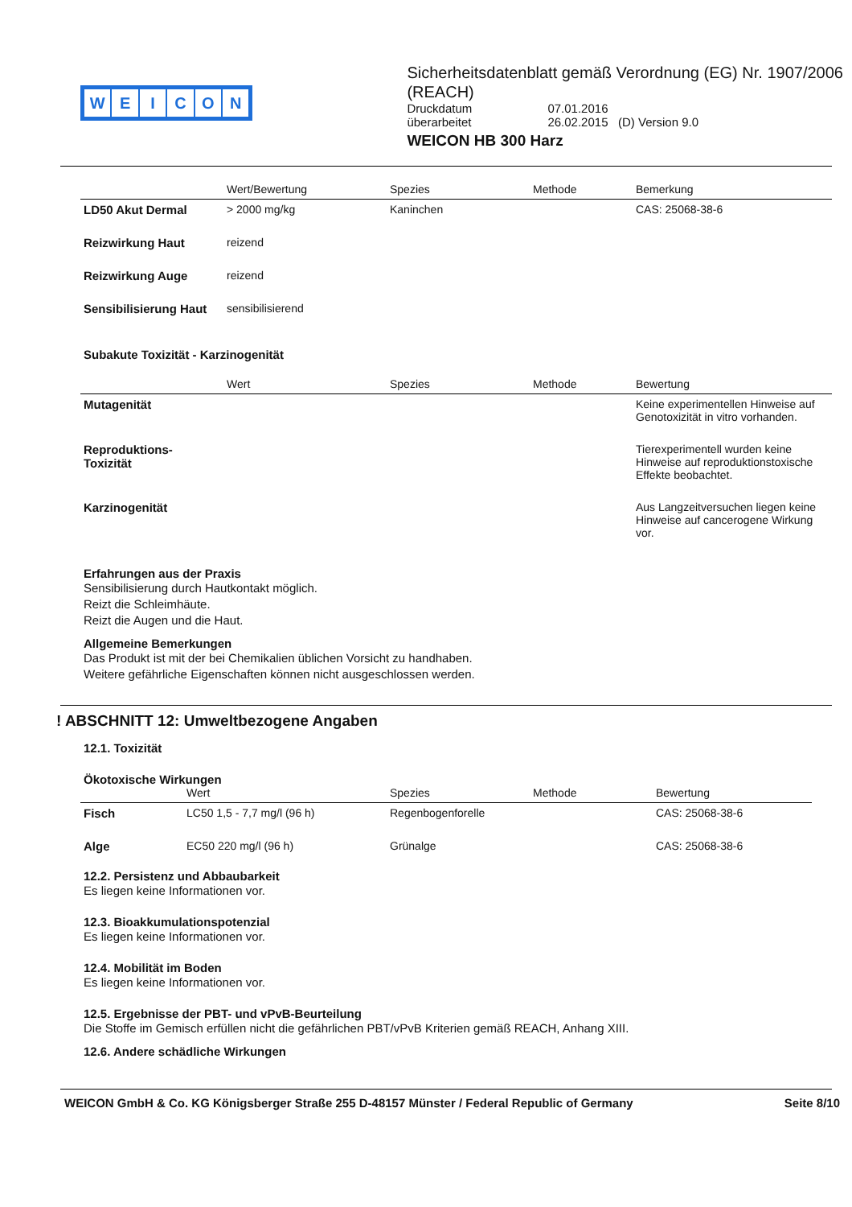WEICON
Sicherheitsdatenblatt gemäß Verordnung (EG) Nr. 1907/2006 (REACH)
| Druckdatum | 07.01.2016 |
| überarbeitet | 26.02.2015 (D) Version 9.0 |
WEICON HB 300 Harz
| | Wert/Bewertung | Spezies | Methode | Bemerkung |
| --- | --- | --- | --- | --- |
| LD50 Akut Dermal | > 2000 mg/kg | Kaninchen | | CAS: 25068-38-6 |
| Reizwirkung Haut | reizend | | | |
| Reizwirkung Auge | reizend | | | |
| Sensibilisierung Haut | sensibilisierend | | | |
Subakute Toxizität - Karzinogenität
| | Wert | Spezies | Methode | Bewertung |
| --- | --- | --- | --- | --- |
| Mutagenität | | | | Keine experimentellen Hinweise auf Genotoxizität in vitro vorhanden. |
| Reproduktions- Toxizität | | | | Tierexperimentell wurden keine Hinweise auf reproduktionstoxische Effekte beobachtet. |
| Karzinogenität | | | | Aus Langzeitversuchen liegen keine Hinweise auf cancerogene Wirkung vor. |
Erfahrungen aus der Praxis
Sensibilisierung durch Hautkontakt möglich.
Reizt die Schleimhäute.
Reizt die Augen und die Haut.
Allgemeine Bemerkungen
Das Produkt ist mit der bei Chemikalien üblichen Vorsicht zu handhaben.
Weitere gefährliche Eigenschaften können nicht ausgeschlossen werden.
! ABSCHNITT 12: Umweltbezogene Angaben
12.1. Toxizität
Ökotoxische Wirkungen
| | Wert | Spezies | Methode | Bewertung |
| --- | --- | --- | --- | --- |
| Fisch | LC50 1,5 - 7,7 mg/l (96 h) | Regenbogenforelle | | CAS: 25068-38-6 |
| Alge | EC50 220 mg/l (96 h) | Grünalge | | CAS: 25068-38-6 |
12.2. Persistenz und Abbaubarkeit
Es liegen keine Informationen vor.
12.3. Bioakkumulationspotenzial
Es liegen keine Informationen vor.
12.4. Mobilität im Boden
Es liegen keine Informationen vor.
12.5. Ergebnisse der PBT- und vPvB-Beurteilung
Die Stoffe im Gemisch erfüllen nicht die gefährlichen PBT/vPvB Kriterien gemäß REACH, Anhang XIII.
12.6. Andere schädliche Wirkungen
WEICON GmbH & Co. KG Königsberger Straße 255 D-48157 Münster / Federal Republic of Germany Seite 8/10